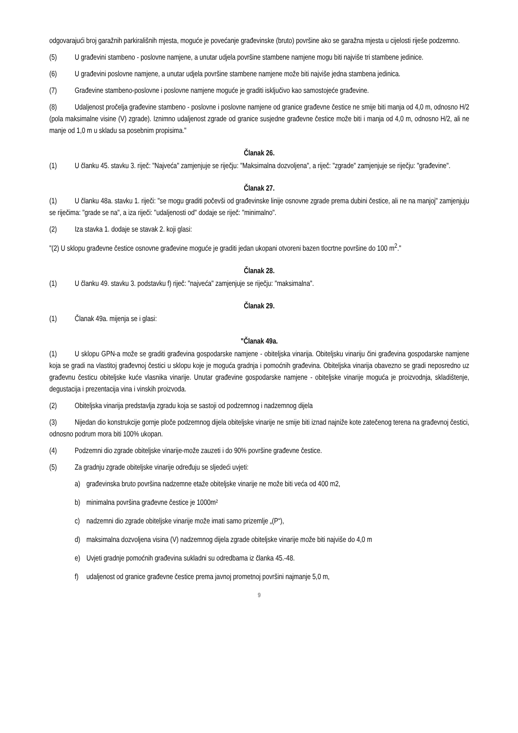odgovarajući broj garažnih parkirališnih mjesta, moguće je povećanje građevinske (bruto) površine ako se garažna mjesta u cijelosti riješe podzemno.
(5) U građevini stambeno - poslovne namjene, a unutar udjela površine stambene namjene mogu biti najviše tri stambene jedinice.
(6) U građevini poslovne namjene, a unutar udjela površine stambene namjene može biti najviše jedna stambena jedinica.
(7) Građevine stambeno-poslovne i poslovne namjene moguće je graditi isključivo kao samostojeće građevine.
(8) Udaljenost pročelja građevine stambeno - poslovne i poslovne namjene od granice građevne čestice ne smije biti manja od 4,0 m, odnosno H/2 (pola maksimalne visine (V) zgrade). Iznimno udaljenost zgrade od granice susjedne građevne čestice može biti i manja od 4,0 m, odnosno H/2, ali ne manje od 1,0 m u skladu sa posebnim propisima."
Članak 26.
(1) U članku 45. stavku 3. riječ: "Najveća" zamjenjuje se riječju: "Maksimalna dozvoljena", a riječ: "zgrade" zamjenjuje se riječju: "građevine".
Članak 27.
(1) U članku 48a. stavku 1. riječi: "se mogu graditi počevši od građevinske linije osnovne zgrade prema dubini čestice, ali ne na manjoj" zamjenjuju se riječima: "grade se na", a iza riječi: "udaljenosti od" dodaje se riječ: "minimalno".
(2) Iza stavka 1. dodaje se stavak 2. koji glasi:
"(2) U sklopu građevne čestice osnovne građevine moguće je graditi jedan ukopani otvoreni bazen tlocrtne površine do 100 m<sup>2</sup>."
Članak 28.
(1) U članku 49. stavku 3. podstavku f) riječ: "najveća" zamjenjuje se riječju: "maksimalna".
Članak 29.
(1) Članak 49a. mijenja se i glasi:
"Članak 49a.
(1) U sklopu GPN-a može se graditi građevina gospodarske namjene - obiteljska vinarija. Obiteljsku vinariju čini građevina gospodarske namjene koja se gradi na vlastitoj građevnoj čestici u sklopu koje je moguća gradnja i pomoćnih građevina. Obiteljska vinarija obavezno se gradi neposredno uz građevnu česticu obiteljske kuće vlasnika vinarije. Unutar građevine gospodarske namjene - obiteljske vinarije moguća je proizvodnja, skladištenje, degustacija i prezentacija vina i vinskih proizvoda.
(2) Obiteljska vinarija predstavlja zgradu koja se sastoji od podzemnog i nadzemnog dijela
(3) Nijedan dio konstrukcije gornje ploče podzemnog dijela obiteljske vinarije ne smije biti iznad najniže kote zatečenog terena na građevnoj čestici, odnosno podrum mora biti 100% ukopan.
(4) Podzemni dio zgrade obiteljske vinarije-može zauzeti i do 90% površine građevne čestice.
(5) Za gradnju zgrade obiteljske vinarije određuju se sljedeći uvjeti:
a) građevinska bruto površina nadzemne etaže obiteljske vinarije ne može biti veća od 400 m2,
b) minimalna površina građevne čestice je 1000m²
c) nadzemni dio zgrade obiteljske vinarije može imati samo prizemlje „(P“),
d) maksimalna dozvoljena visina (V) nadzemnog dijela zgrade obiteljske vinarije može biti najviše do 4,0 m
e) Uvjeti gradnje pomoćnih građevina sukladni su odredbama iz članka 45.-48.
f) udaljenost od granice građevne čestice prema javnoj prometnoj površini najmanje 5,0 m,
9